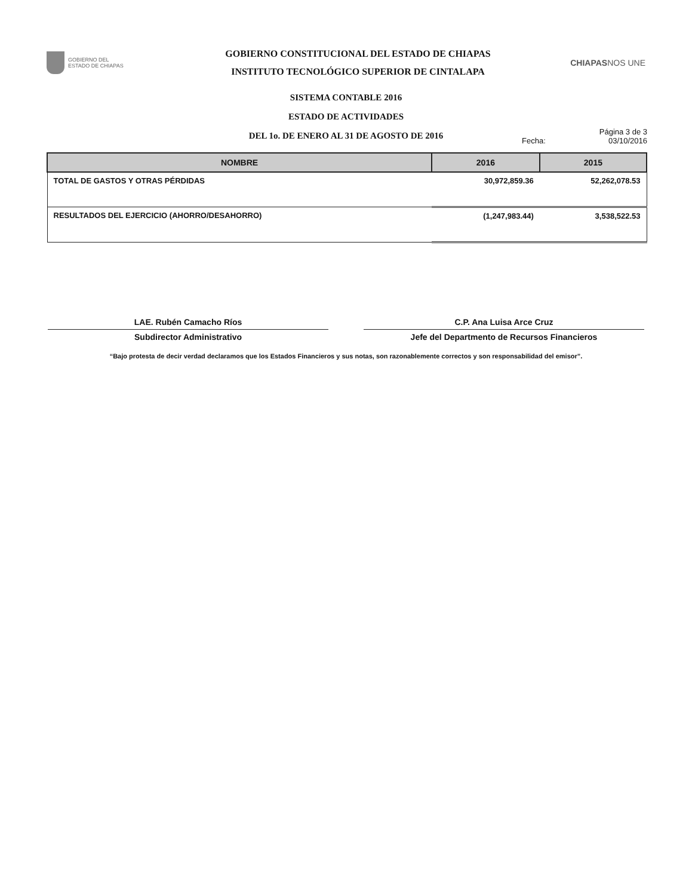GOBIERNO DEL
ESTADO DE CHIAPAS
GOBIERNO CONSTITUCIONAL DEL ESTADO DE CHIAPAS
INSTITUTO TECNOLÓGICO SUPERIOR DE CINTALAPA
CHIAPASNOS UNE
SISTEMA CONTABLE 2016
ESTADO DE ACTIVIDADES
DEL 1o. DE ENERO AL 31 DE AGOSTO DE 2016
Fecha: Página 3 de 3
03/10/2016
| NOMBRE | 2016 | 2015 |
| --- | --- | --- |
| TOTAL DE GASTOS Y OTRAS PÉRDIDAS | 30,972,859.36 | 52,262,078.53 |
| RESULTADOS DEL EJERCICIO (AHORRO/DESAHORRO) | (1,247,983.44) | 3,538,522.53 |
LAE. Rubén Camacho Ríos
Subdirector Administrativo
C.P. Ana Luisa Arce Cruz
Jefe del Departmento de Recursos Financieros
“Bajo protesta de decir verdad declaramos que los Estados Financieros y sus notas, son razonablemente correctos y son responsabilidad del emisor”.